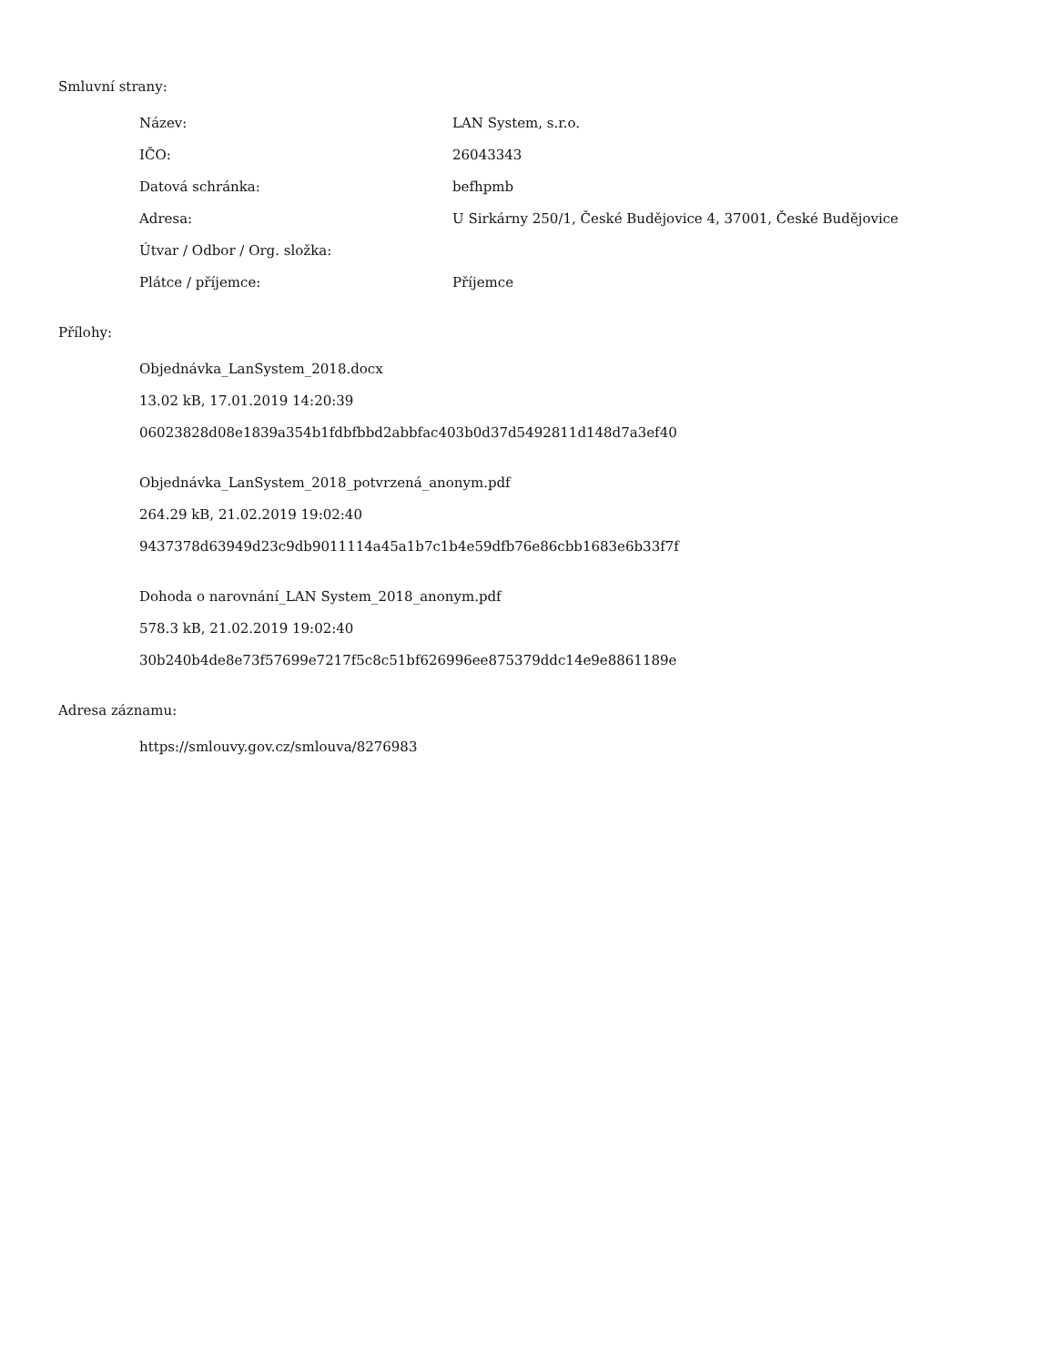Smluvní strany:
| Název: | LAN System, s.r.o. |
| IČO: | 26043343 |
| Datová schránka: | befhpmb |
| Adresa: | U Sirkárny 250/1, České Budějovice 4, 37001, České Budějovice |
| Útvar / Odbor / Org. složka: | |
| Plátce / příjemce: | Příjemce |
Přílohy:
Objednávka_LanSystem_2018.docx
13.02 kB, 17.01.2019 14:20:39
06023828d08e1839a354b1fdbfbbd2abbfac403b0d37d5492811d148d7a3ef40
Objednávka_LanSystem_2018_potvrzená_anonym.pdf
264.29 kB, 21.02.2019 19:02:40
9437378d63949d23c9db9011114a45a1b7c1b4e59dfb76e86cbb1683e6b33f7f
Dohoda o narovnání_LAN System_2018_anonym.pdf
578.3 kB, 21.02.2019 19:02:40
30b240b4de8e73f57699e7217f5c8c51bf626996ee875379ddc14e9e8861189e
Adresa záznamu:
https://smlouvy.gov.cz/smlouva/8276983